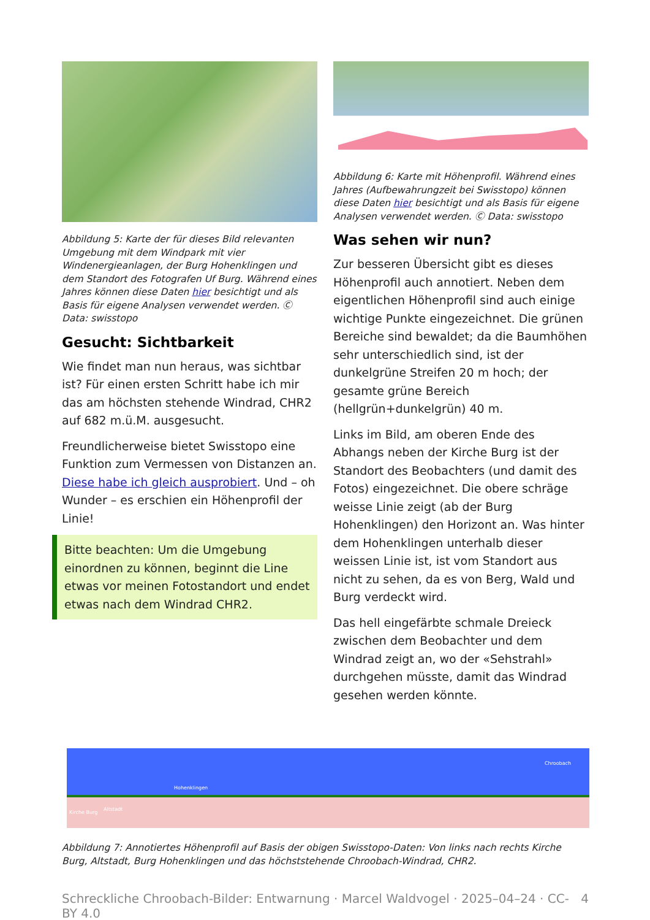Abbildung 5: Karte der für dieses Bild relevanten Umgebung mit dem Windpark mit vier Windenergieanlagen, der Burg Hohenklingen und dem Standort des Fotografen Uf Burg. Während eines Jahres können diese Daten hier besichtigt und als Basis für eigene Analysen verwendet werden. Ⓒ Data: swisstopo
Gesucht: Sichtbarkeit
Wie findet man nun heraus, was sichtbar ist? Für einen ersten Schritt habe ich mir das am höchsten stehende Windrad, CHR2 auf 682 m.ü.M. ausgesucht.
Freundlicherweise bietet Swisstopo eine Funktion zum Vermessen von Distanzen an. Diese habe ich gleich ausprobiert. Und – oh Wunder – es erschien ein Höhenprofil der Linie!
Bitte beachten: Um die Umgebung einordnen zu können, beginnt die Line etwas vor meinen Fotostandort und endet etwas nach dem Windrad CHR2.
Abbildung 6: Karte mit Höhenprofil. Während eines Jahres (Aufbewahrungzeit bei Swisstopo) können diese Daten hier besichtigt und als Basis für eigene Analysen verwendet werden. Ⓒ Data: swisstopo
Was sehen wir nun?
Zur besseren Übersicht gibt es dieses Höhenprofil auch annotiert. Neben dem eigentlichen Höhenprofil sind auch einige wichtige Punkte eingezeichnet. Die grünen Bereiche sind bewaldet; da die Baumhöhen sehr unterschiedlich sind, ist der dunkelgrüne Streifen 20 m hoch; der gesamte grüne Bereich (hellgrün+dunkelgrün) 40 m.
Links im Bild, am oberen Ende des Abhangs neben der Kirche Burg ist der Standort des Beobachters (und damit des Fotos) eingezeichnet. Die obere schräge weisse Linie zeigt (ab der Burg Hohenklingen) den Horizont an. Was hinter dem Hohenklingen unterhalb dieser weissen Linie ist, ist vom Standort aus nicht zu sehen, da es von Berg, Wald und Burg verdeckt wird.
Das hell eingefärbte schmale Dreieck zwischen dem Beobachter und dem Windrad zeigt an, wo der «Sehstrahl» durchgehen müsste, damit das Windrad gesehen werden könnte.
Kirche Burg
Altstadt
Hohenklingen
Chroobach
Abbildung 7: Annotiertes Höhenprofil auf Basis der obigen Swisstopo-Daten: Von links nach rechts Kirche Burg, Altstadt, Burg Hohenklingen und das höchststehende Chroobach-Windrad, CHR2.
Schreckliche Chroobach-Bilder: Entwarnung · Marcel Waldvogel · 2025–04–24 · CC-BY 4.0 4